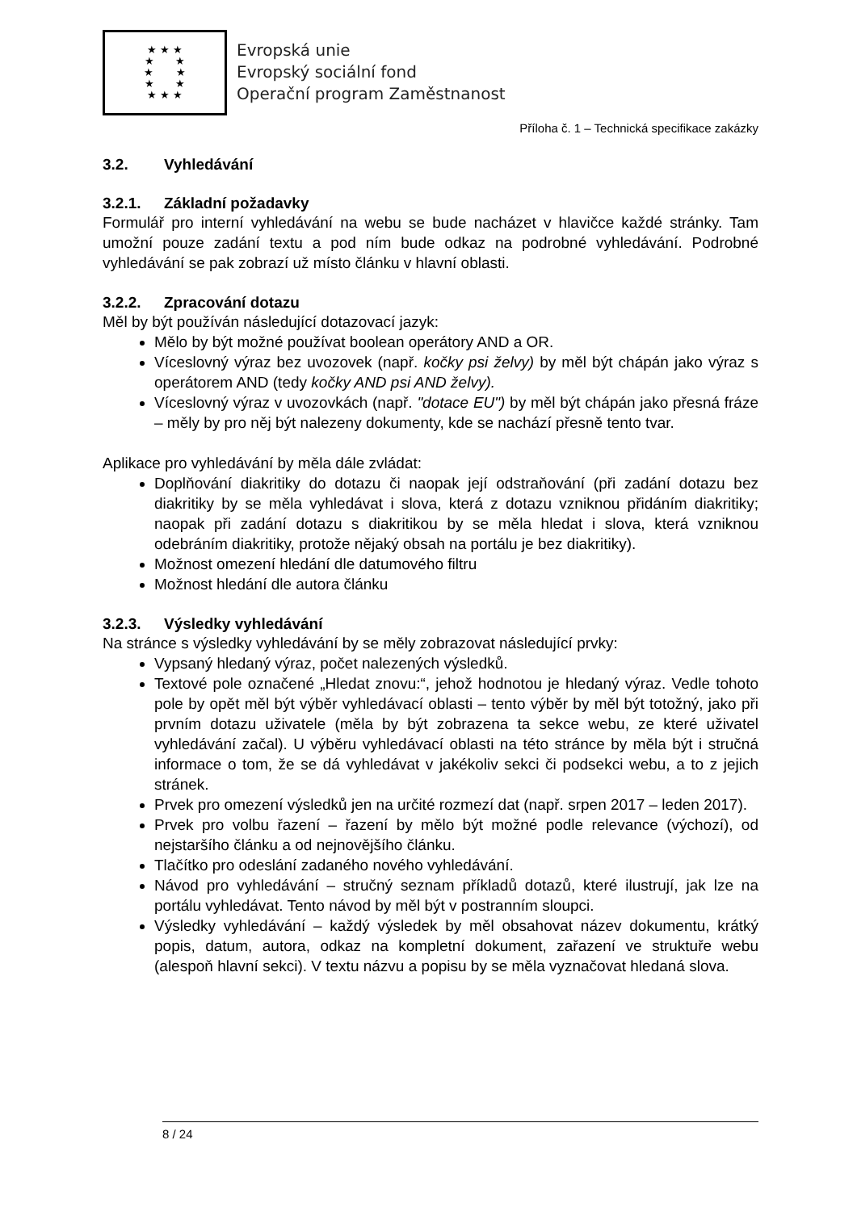★ ★ ★
★ ★
★ ★
★ ★
★ ★ ★
Evropská unie
Evropský sociální fond
Operační program Zaměstnanost
Příloha č. 1 – Technická specifikace zakázky
3.2. Vyhledávání
3.2.1. Základní požadavky
Formulář pro interní vyhledávání na webu se bude nacházet v hlavičce každé stránky. Tam umožní pouze zadání textu a pod ním bude odkaz na podrobné vyhledávání. Podrobné vyhledávání se pak zobrazí už místo článku v hlavní oblasti.
3.2.2. Zpracování dotazu
Měl by být používán následující dotazovací jazyk:
Mělo by být možné používat boolean operátory AND a OR.
Víceslovný výraz bez uvozovek (např. kočky psi želvy) by měl být chápán jako výraz s operátorem AND (tedy kočky AND psi AND želvy).
Víceslovný výraz v uvozovkách (např. "dotace EU") by měl být chápán jako přesná fráze – měly by pro něj být nalezeny dokumenty, kde se nachází přesně tento tvar.
Aplikace pro vyhledávání by měla dále zvládat:
Doplňování diakritiky do dotazu či naopak její odstraňování (při zadání dotazu bez diakritiky by se měla vyhledávat i slova, která z dotazu vzniknou přidáním diakritiky; naopak při zadání dotazu s diakritikou by se měla hledat i slova, která vzniknou odebráním diakritiky, protože nějaký obsah na portálu je bez diakritiky).
Možnost omezení hledání dle datumového filtru
Možnost hledání dle autora článku
3.2.3. Výsledky vyhledávání
Na stránce s výsledky vyhledávání by se měly zobrazovat následující prvky:
Vypsaný hledaný výraz, počet nalezených výsledků.
Textové pole označené „Hledat znovu:“, jehož hodnotou je hledaný výraz. Vedle tohoto pole by opět měl být výběr vyhledávací oblasti – tento výběr by měl být totožný, jako při prvním dotazu uživatele (měla by být zobrazena ta sekce webu, ze které uživatel vyhledávání začal). U výběru vyhledávací oblasti na této stránce by měla být i stručná informace o tom, že se dá vyhledávat v jakékoliv sekci či podsekci webu, a to z jejich stránek.
Prvek pro omezení výsledků jen na určité rozmezí dat (např. srpen 2017 – leden 2017).
Prvek pro volbu řazení – řazení by mělo být možné podle relevance (výchozí), od nejstaršího článku a od nejnovějšího článku.
Tlačítko pro odeslání zadaného nového vyhledávání.
Návod pro vyhledávání – stručný seznam příkladů dotazů, které ilustrují, jak lze na portálu vyhledávat. Tento návod by měl být v postranním sloupci.
Výsledky vyhledávání – každý výsledek by měl obsahovat název dokumentu, krátký popis, datum, autora, odkaz na kompletní dokument, zařazení ve struktuře webu (alespoň hlavní sekci). V textu názvu a popisu by se měla vyznačovat hledaná slova.
8 / 24